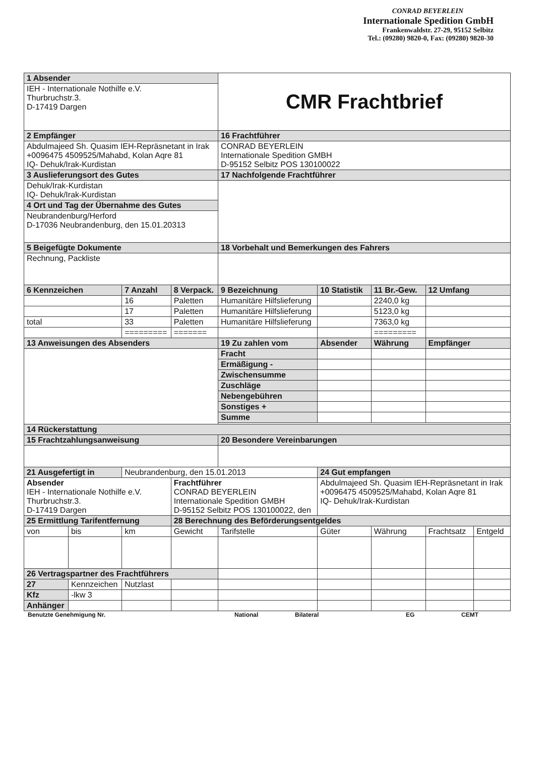CONRAD BEYERLEIN
Internationale Spedition GmbH
Frankenwaldstr. 27-29, 95152 Selbitz
Tel.: (09280) 9820-0, Fax: (09280) 9820-30
| 1 Absender | | | | CMR Frachtbrief | | | | |
| IEH - Internationale Nothilfe e.V. Thurbruchstr.3. D-17419 Dargen | | | | | | | | |
| 2 Empfänger | | | | 16 Frachtführer | | | | |
| Abdulmajeed Sh. Quasim IEH-Repräsnetant in Irak +0096475 4509525/Mahabd, Kolan Aqre 81 IQ- Dehuk/Irak-Kurdistan | | | | CONRAD BEYERLEIN Internationale Spedition GMBH D-95152 Selbitz POS 130100022 | | | | |
| 3 Auslieferungsort des Gutes | | | | 17 Nachfolgende Frachtführer | | | | |
| Dehuk/Irak-Kurdistan IQ- Dehuk/Irak-Kurdistan | | | | | | | | |
| 4 Ort und Tag der Übernahme des Gutes | | | | | | | | |
| Neubrandenburg/Herford D-17036 Neubrandenburg, den 15.01.20313 | | | | | | | | |
| 5 Beigefügte Dokumente | | | | 18 Vorbehalt und Bemerkungen des Fahrers | | | | |
| Rechnung, Packliste | | | | | | | | |
| 6 Kennzeichen | | 7 Anzahl | 8 Verpack. | 9 Bezeichnung | 10 Statistik | 11 Br.-Gew. | 12 Umfang | |
| | | 16 | Paletten | Humanitäre Hilfslieferung | | 2240,0 kg | | |
| | | 17 | Paletten | Humanitäre Hilfslieferung | | 5123,0 kg | | |
| total | | 33 | Paletten | Humanitäre Hilfslieferung | | 7363,0 kg | | |
| | | ========= | ======= | | | ========= | | |
| 13 Anweisungen des Absenders | | | | 19 Zu zahlen vom | Absender | Währung | Empfänger | |
| | | | | Fracht | | | | |
| | | | | Ermäßigung - | | | | |
| | | | | Zwischensumme | | | | |
| | | | | Zuschläge | | | | |
| | | | | Nebengebühren | | | | |
| | | | | Sonstiges + | | | | |
| | | | | Summe | | | | |
| 14 Rückerstattung | | | | | | | | |
| 15 Frachtzahlungsanweisung | | | | 20 Besondere Vereinbarungen | | | | |
| 21 Ausgefertigt in | | Neubrandenburg, den 15.01.2013 | | | 24 Gut empfangen | | | |
| Absender IEH - Internationale Nothilfe e.V. Thurbruchstr.3. D-17419 Dargen | | | Frachtführer CONRAD BEYERLEIN Internationale Spedition GMBH D-95152 Selbitz POS 130100022, den | | Abdulmajeed Sh. Quasim IEH-Repräsnetant in Irak +0096475 4509525/Mahabd, Kolan Aqre 81 IQ- Dehuk/Irak-Kurdistan | | | |
| 25 Ermittlung Tarifentfernung | | | 28 Berechnung des Beförderungsentgeldes | | | | | |
| von | bis | km | Gewicht | Tarifstelle | Güter | Währung | Frachtsatz | Entgeld |
| 26 Vertragspartner des Frachtführers | | | | | | | | |
| 27 | Kennzeichen | Nutzlast | | | | | | |
| Kfz | -lkw 3 | | | | | | | |
| Anhänger | | | | | | | | |
Benutzte Genehmigung Nr. National Bilateral EG CEMT